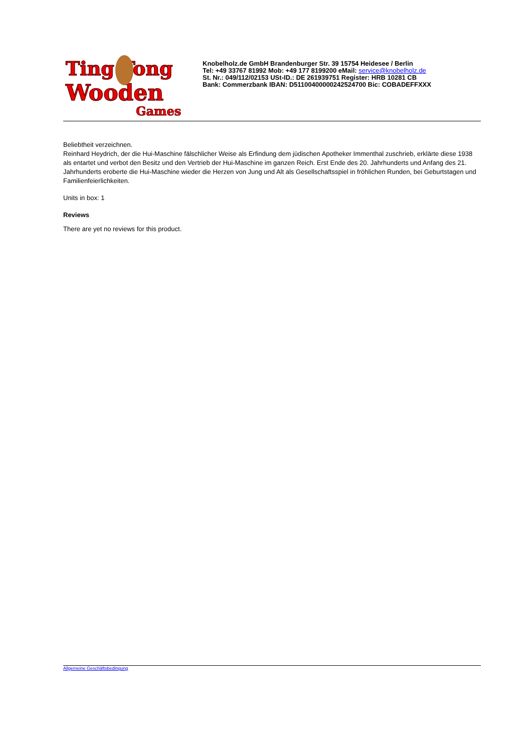Ting Tong
Wooden
Games
Knobelholz.de GmbH Brandenburger Str. 39 15754 Heidesee / Berlin
Tel: +49 33767 81992 Mob: +49 177 8199200 eMail: service@knobelholz.de
St. Nr.: 049/112/02153 USt-ID.: DE 261939751 Register: HRB 10281 CB
Bank: Commerzbank IBAN: D51100400000242524700 Bic: COBADEFFXXX
Beliebtheit verzeichnen.
Reinhard Heydrich, der die Hui-Maschine fälschlicher Weise als Erfindung dem jüdischen Apotheker Immenthal zuschrieb, erklärte diese 1938 als entartet und verbot den Besitz und den Vertrieb der Hui-Maschine im ganzen Reich. Erst Ende des 20. Jahrhunderts und Anfang des 21. Jahrhunderts eroberte die Hui-Maschine wieder die Herzen von Jung und Alt als Gesellschaftsspiel in fröhlichen Runden, bei Geburtstagen und Familienfeierlichkeiten.
Units in box: 1
Reviews
There are yet no reviews for this product.
Allgemeine Geschäftsbedingung